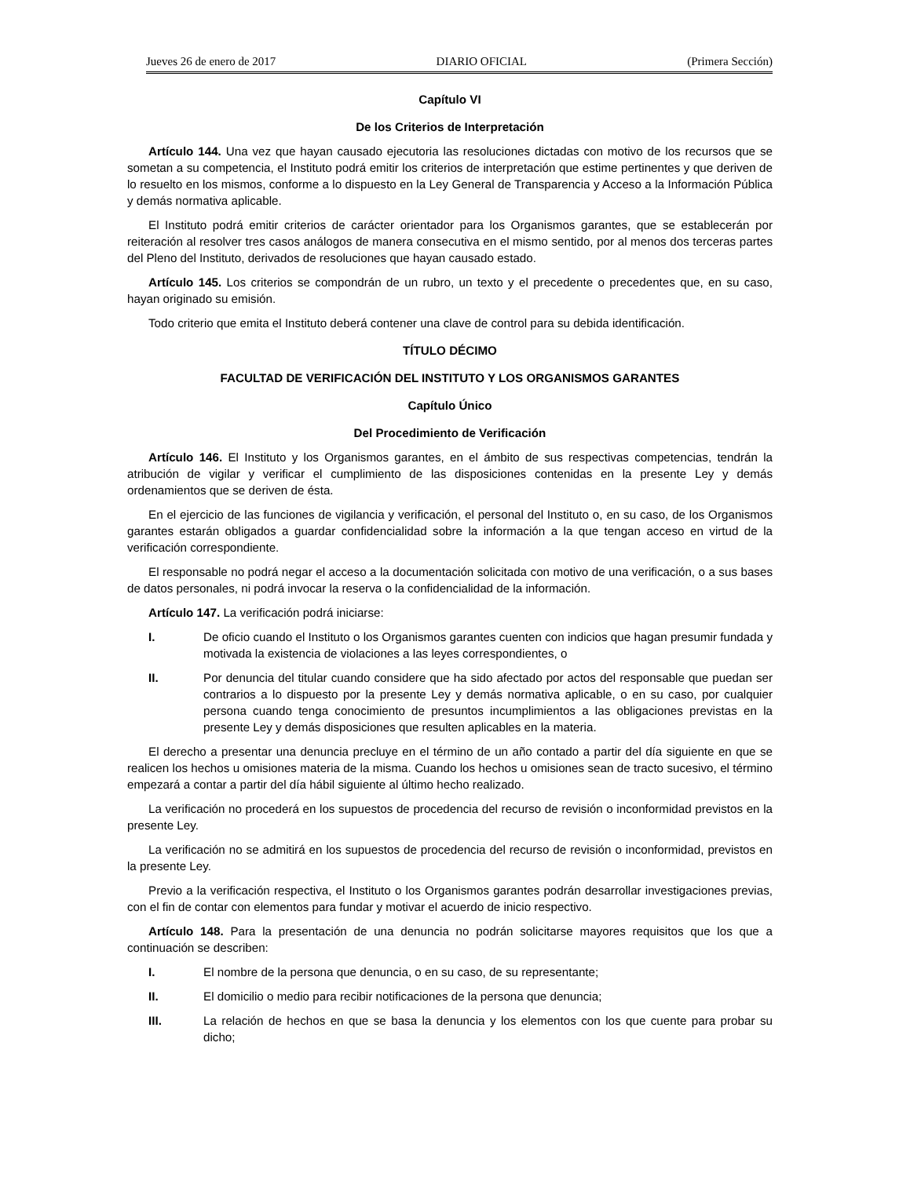Jueves 26 de enero de 2017 DIARIO OFICIAL (Primera Sección)
Capítulo VI
De los Criterios de Interpretación
Artículo 144. Una vez que hayan causado ejecutoria las resoluciones dictadas con motivo de los recursos que se sometan a su competencia, el Instituto podrá emitir los criterios de interpretación que estime pertinentes y que deriven de lo resuelto en los mismos, conforme a lo dispuesto en la Ley General de Transparencia y Acceso a la Información Pública y demás normativa aplicable.
El Instituto podrá emitir criterios de carácter orientador para los Organismos garantes, que se establecerán por reiteración al resolver tres casos análogos de manera consecutiva en el mismo sentido, por al menos dos terceras partes del Pleno del Instituto, derivados de resoluciones que hayan causado estado.
Artículo 145. Los criterios se compondrán de un rubro, un texto y el precedente o precedentes que, en su caso, hayan originado su emisión.
Todo criterio que emita el Instituto deberá contener una clave de control para su debida identificación.
TÍTULO DÉCIMO
FACULTAD DE VERIFICACIÓN DEL INSTITUTO Y LOS ORGANISMOS GARANTES
Capítulo Único
Del Procedimiento de Verificación
Artículo 146. El Instituto y los Organismos garantes, en el ámbito de sus respectivas competencias, tendrán la atribución de vigilar y verificar el cumplimiento de las disposiciones contenidas en la presente Ley y demás ordenamientos que se deriven de ésta.
En el ejercicio de las funciones de vigilancia y verificación, el personal del Instituto o, en su caso, de los Organismos garantes estarán obligados a guardar confidencialidad sobre la información a la que tengan acceso en virtud de la verificación correspondiente.
El responsable no podrá negar el acceso a la documentación solicitada con motivo de una verificación, o a sus bases de datos personales, ni podrá invocar la reserva o la confidencialidad de la información.
Artículo 147. La verificación podrá iniciarse:
I. De oficio cuando el Instituto o los Organismos garantes cuenten con indicios que hagan presumir fundada y motivada la existencia de violaciones a las leyes correspondientes, o
II. Por denuncia del titular cuando considere que ha sido afectado por actos del responsable que puedan ser contrarios a lo dispuesto por la presente Ley y demás normativa aplicable, o en su caso, por cualquier persona cuando tenga conocimiento de presuntos incumplimientos a las obligaciones previstas en la presente Ley y demás disposiciones que resulten aplicables en la materia.
El derecho a presentar una denuncia precluye en el término de un año contado a partir del día siguiente en que se realicen los hechos u omisiones materia de la misma. Cuando los hechos u omisiones sean de tracto sucesivo, el término empezará a contar a partir del día hábil siguiente al último hecho realizado.
La verificación no procederá en los supuestos de procedencia del recurso de revisión o inconformidad previstos en la presente Ley.
La verificación no se admitirá en los supuestos de procedencia del recurso de revisión o inconformidad, previstos en la presente Ley.
Previo a la verificación respectiva, el Instituto o los Organismos garantes podrán desarrollar investigaciones previas, con el fin de contar con elementos para fundar y motivar el acuerdo de inicio respectivo.
Artículo 148. Para la presentación de una denuncia no podrán solicitarse mayores requisitos que los que a continuación se describen:
I. El nombre de la persona que denuncia, o en su caso, de su representante;
II. El domicilio o medio para recibir notificaciones de la persona que denuncia;
III. La relación de hechos en que se basa la denuncia y los elementos con los que cuente para probar su dicho;